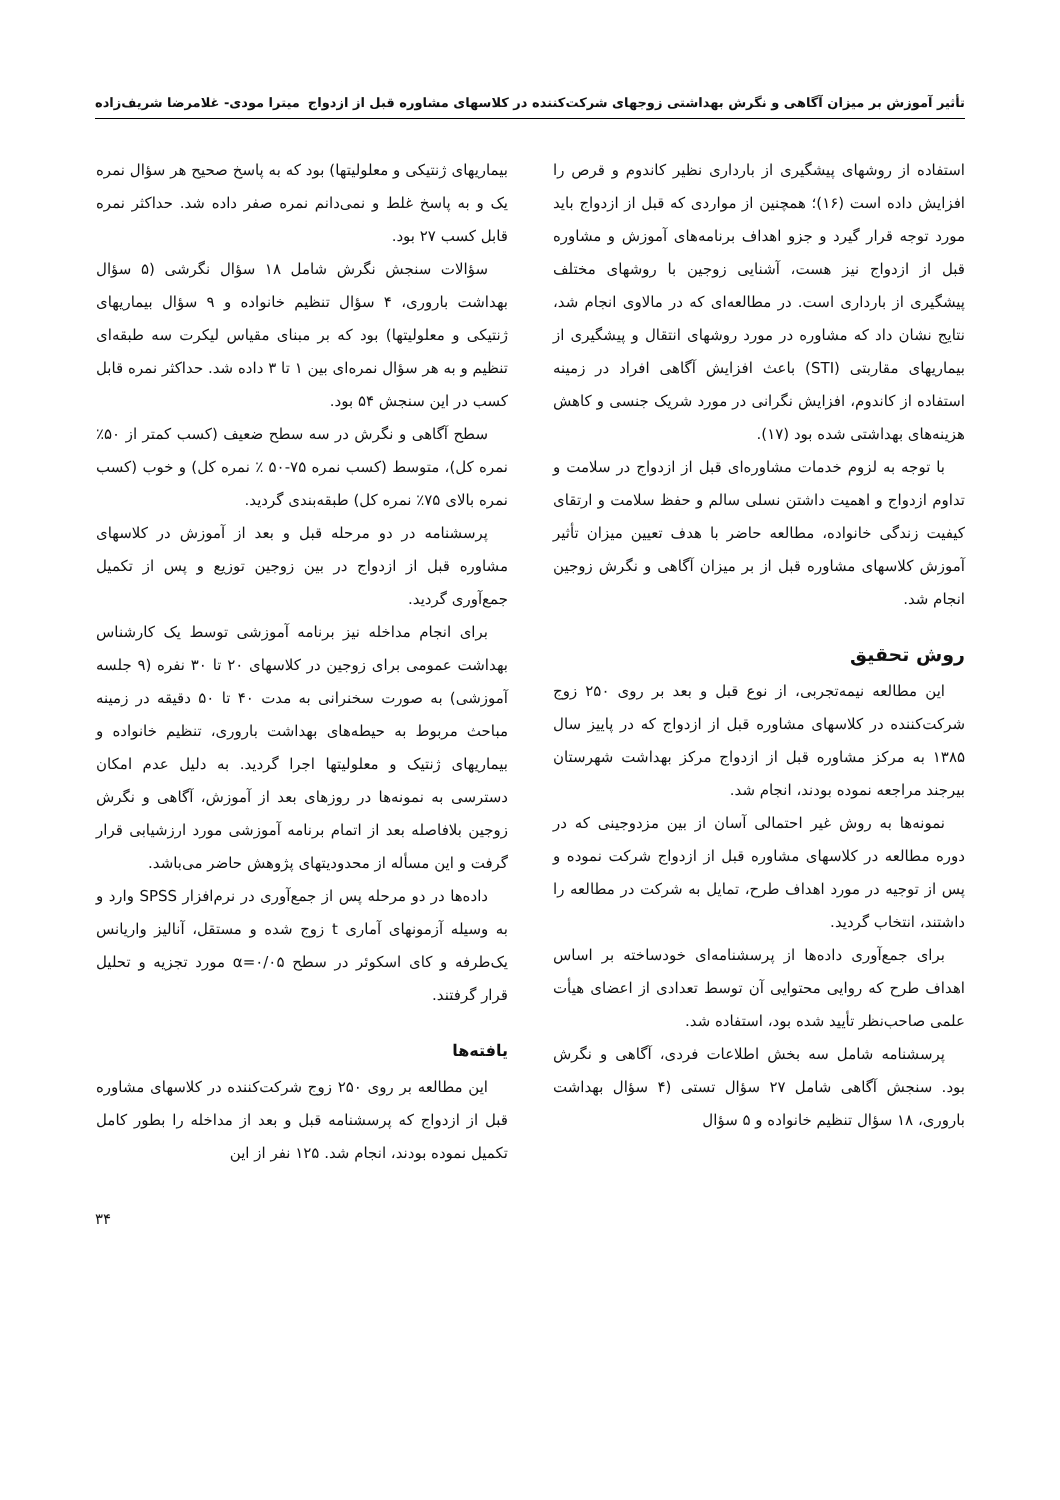تأثیر آموزش بر میزان آگاهی و نگرش بهداشتی زوجهای شرکت‌کننده در کلاسهای مشاوره قبل از ازدواج میترا مودی- غلامرضا شریف‌زاده
استفاده از روشهای پیشگیری از بارداری نظیر کاندوم و قرص را افزایش داده است (۱۶)؛ همچنین از مواردی که قبل از ازدواج باید مورد توجه قرار گیرد و جزو اهداف برنامه‌های آموزش و مشاوره قبل از ازدواج نیز هست، آشنایی زوجین با روشهای مختلف پیشگیری از بارداری است. در مطالعه‌ای که در مالاوی انجام شد، نتایج نشان داد که مشاوره در مورد روشهای انتقال و پیشگیری از بیماریهای مقاربتی (STI) باعث افزایش آگاهی افراد در زمینه استفاده از کاندوم، افزایش نگرانی در مورد شریک جنسی و کاهش هزینه‌های بهداشتی شده بود (۱۷).
با توجه به لزوم خدمات مشاوره‌ای قبل از ازدواج در سلامت و تداوم ازدواج و اهمیت داشتن نسلی سالم و حفظ سلامت و ارتقای کیفیت زندگی خانواده، مطالعه حاضر با هدف تعیین میزان تأثیر آموزش کلاسهای مشاوره قبل از بر میزان آگاهی و نگرش زوجین انجام شد.
روش تحقیق
این مطالعه نیمه‌تجربی، از نوع قبل و بعد بر روی ۲۵۰ زوج شرکت‌کننده در کلاسهای مشاوره قبل از ازدواج که در پاییز سال ۱۳۸۵ به مرکز مشاوره قبل از ازدواج مرکز بهداشت شهرستان بیرجند مراجعه نموده بودند، انجام شد.
نمونه‌ها به روش غیر احتمالی آسان از بین مزدوجینی که در دوره مطالعه در کلاسهای مشاوره قبل از ازدواج شرکت نموده و پس از توجیه در مورد اهداف طرح، تمایل به شرکت در مطالعه را داشتند، انتخاب گردید.
برای جمع‌آوری داده‌ها از پرسشنامه‌ای خودساخته بر اساس اهداف طرح که روایی محتوایی آن توسط تعدادی از اعضای هیأت علمی صاحب‌نظر تأیید شده بود، استفاده شد.
پرسشنامه شامل سه بخش اطلاعات فردی، آگاهی و نگرش بود. سنجش آگاهی شامل ۲۷ سؤال تستی (۴ سؤال بهداشت باروری، ۱۸ سؤال تنظیم خانواده و ۵ سؤال
بیماریهای ژنتیکی و معلولیتها) بود که به پاسخ صحیح هر سؤال نمره یک و به پاسخ غلط و نمی‌دانم نمره صفر داده شد. حداکثر نمره قابل کسب ۲۷ بود.
سؤالات سنجش نگرش شامل ۱۸ سؤال نگرشی (۵ سؤال بهداشت باروری، ۴ سؤال تنظیم خانواده و ۹ سؤال بیماریهای ژنتیکی و معلولیتها) بود که بر مبنای مقیاس لیکرت سه طبقه‌ای تنظیم و به هر سؤال نمره‌ای بین ۱ تا ۳ داده شد. حداکثر نمره قابل کسب در این سنجش ۵۴ بود.
سطح آگاهی و نگرش در سه سطح ضعیف (کسب کمتر از ۵۰٪ نمره کل)، متوسط (کسب نمره ۷۵-۵۰ ٪ نمره کل) و خوب (کسب نمره بالای ۷۵٪ نمره کل) طبقه‌بندی گردید.
پرسشنامه در دو مرحله قبل و بعد از آموزش در کلاسهای مشاوره قبل از ازدواج در بین زوجین توزیع و پس از تکمیل جمع‌آوری گردید.
برای انجام مداخله نیز برنامه آموزشی توسط یک کارشناس بهداشت عمومی برای زوجین در کلاسهای ۲۰ تا ۳۰ نفره (۹ جلسه آموزشی) به صورت سخنرانی به مدت ۴۰ تا ۵۰ دقیقه در زمینه مباحث مربوط به حیطه‌های بهداشت باروری، تنظیم خانواده و بیماریهای ژنتیک و معلولیتها اجرا گردید. به دلیل عدم امکان دسترسی به نمونه‌ها در روزهای بعد از آموزش، آگاهی و نگرش زوجین بلافاصله بعد از اتمام برنامه آموزشی مورد ارزشیابی قرار گرفت و این مسأله از محدودیتهای پژوهش حاضر می‌باشد.
داده‌ها در دو مرحله پس از جمع‌آوری در نرم‌افزار SPSS وارد و به وسیله آزمونهای آماری t زوج شده و مستقل، آنالیز واریانس یک‌طرفه و کای اسکوئر در سطح α=۰/۰۵ مورد تجزیه و تحلیل قرار گرفتند.
یافته‌ها
این مطالعه بر روی ۲۵۰ زوج شرکت‌کننده در کلاسهای مشاوره قبل از ازدواج که پرسشنامه قبل و بعد از مداخله را بطور کامل تکمیل نموده بودند، انجام شد. ۱۲۵ نفر از این
۳۴